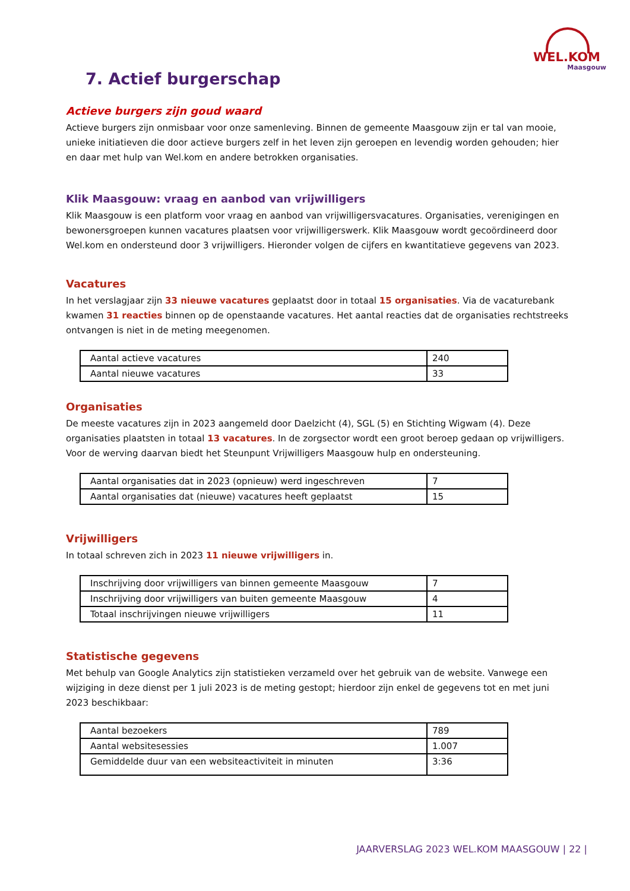WEL.KOM
Maasgouw
7. Actief burgerschap
Actieve burgers zijn goud waard
Actieve burgers zijn onmisbaar voor onze samenleving. Binnen de gemeente Maasgouw zijn er tal van mooie, unieke initiatieven die door actieve burgers zelf in het leven zijn geroepen en levendig worden gehouden; hier en daar met hulp van Wel.kom en andere betrokken organisaties.
Klik Maasgouw: vraag en aanbod van vrijwilligers
Klik Maasgouw is een platform voor vraag en aanbod van vrijwilligersvacatures. Organisaties, verenigingen en bewonersgroepen kunnen vacatures plaatsen voor vrijwilligerswerk. Klik Maasgouw wordt gecoördineerd door Wel.kom en ondersteund door 3 vrijwilligers. Hieronder volgen de cijfers en kwantitatieve gegevens van 2023.
Vacatures
In het verslagjaar zijn 33 nieuwe vacatures geplaatst door in totaal 15 organisaties. Via de vacaturebank kwamen 31 reacties binnen op de openstaande vacatures. Het aantal reacties dat de organisaties rechtstreeks ontvangen is niet in de meting meegenomen.
| Aantal actieve vacatures | 240 |
| Aantal nieuwe vacatures | 33 |
Organisaties
De meeste vacatures zijn in 2023 aangemeld door Daelzicht (4), SGL (5) en Stichting Wigwam (4). Deze organisaties plaatsten in totaal 13 vacatures. In de zorgsector wordt een groot beroep gedaan op vrijwilligers. Voor de werving daarvan biedt het Steunpunt Vrijwilligers Maasgouw hulp en ondersteuning.
| Aantal organisaties dat in 2023 (opnieuw) werd ingeschreven | 7 |
| Aantal organisaties dat (nieuwe) vacatures heeft geplaatst | 15 |
Vrijwilligers
In totaal schreven zich in 2023 11 nieuwe vrijwilligers in.
| Inschrijving door vrijwilligers van binnen gemeente Maasgouw | 7 |
| Inschrijving door vrijwilligers van buiten gemeente Maasgouw | 4 |
| Totaal inschrijvingen nieuwe vrijwilligers | 11 |
Statistische gegevens
Met behulp van Google Analytics zijn statistieken verzameld over het gebruik van de website. Vanwege een wijziging in deze dienst per 1 juli 2023 is de meting gestopt; hierdoor zijn enkel de gegevens tot en met juni 2023 beschikbaar:
| Aantal bezoekers | 789 |
| Aantal websitesessies | 1.007 |
| Gemiddelde duur van een websiteactiviteit in minuten | 3:36 |
JAARVERSLAG 2023 WEL.KOM MAASGOUW | 22 |